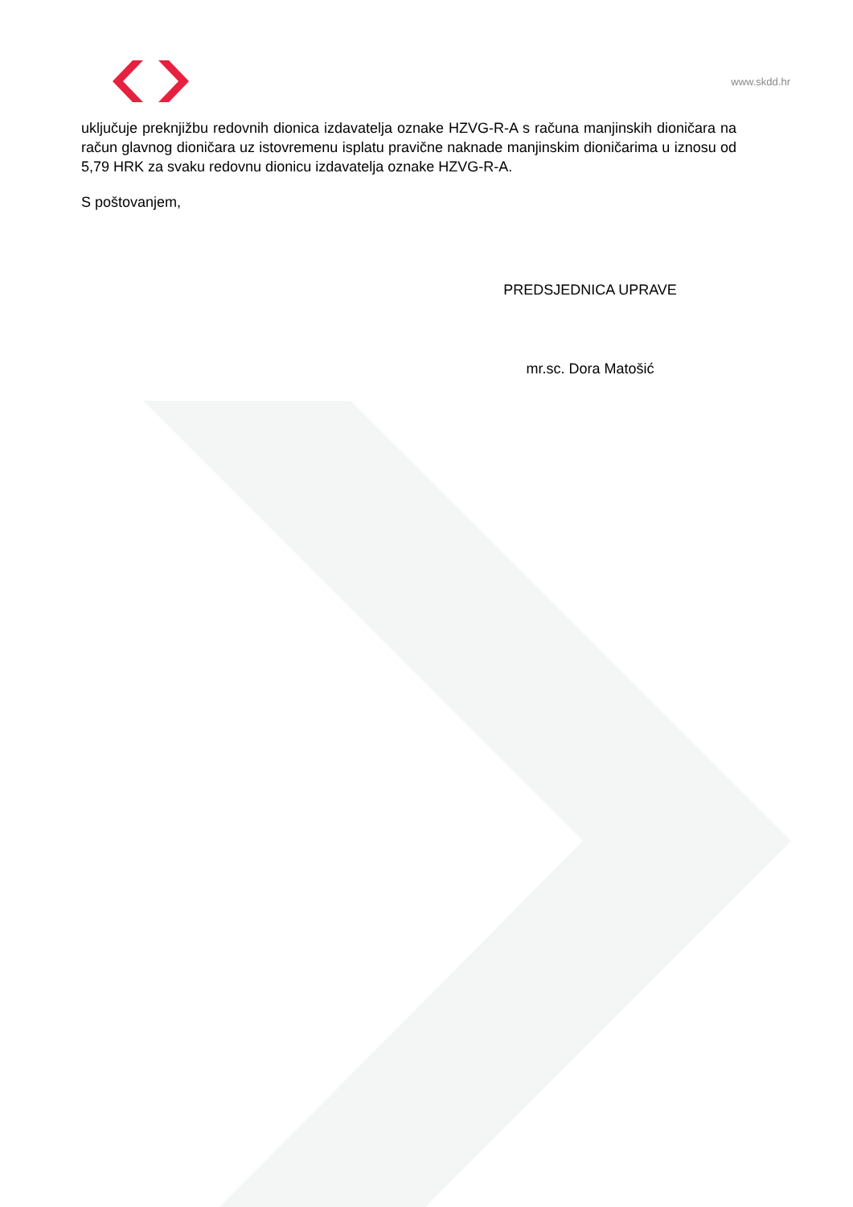www.skdd.hr
uključuje preknjižbu redovnih dionica izdavatelja oznake HZVG-R-A s računa manjinskih dioničara na račun glavnog dioničara uz istovremenu isplatu pravične naknade manjinskim dioničarima u iznosu od 5,79 HRK za svaku redovnu dionicu izdavatelja oznake HZVG-R-A.
S poštovanjem,
PREDSJEDNICA UPRAVE
mr.sc. Dora Matošić